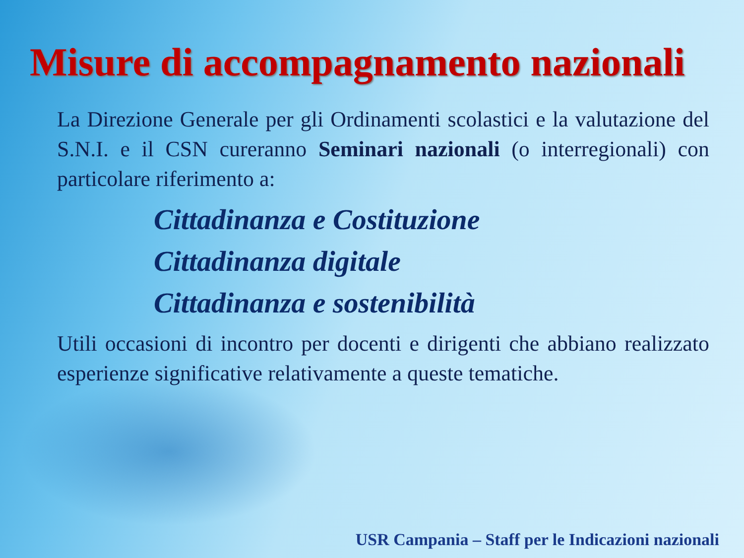Misure di accompagnamento nazionali
La Direzione Generale per gli Ordinamenti scolastici e la valutazione del S.N.I. e il CSN cureranno Seminari nazionali (o interregionali) con particolare riferimento a:
Cittadinanza e Costituzione
Cittadinanza digitale
Cittadinanza e sostenibilità
Utili occasioni di incontro per docenti e dirigenti che abbiano realizzato esperienze significative relativamente a queste tematiche.
USR Campania – Staff per le Indicazioni nazionali